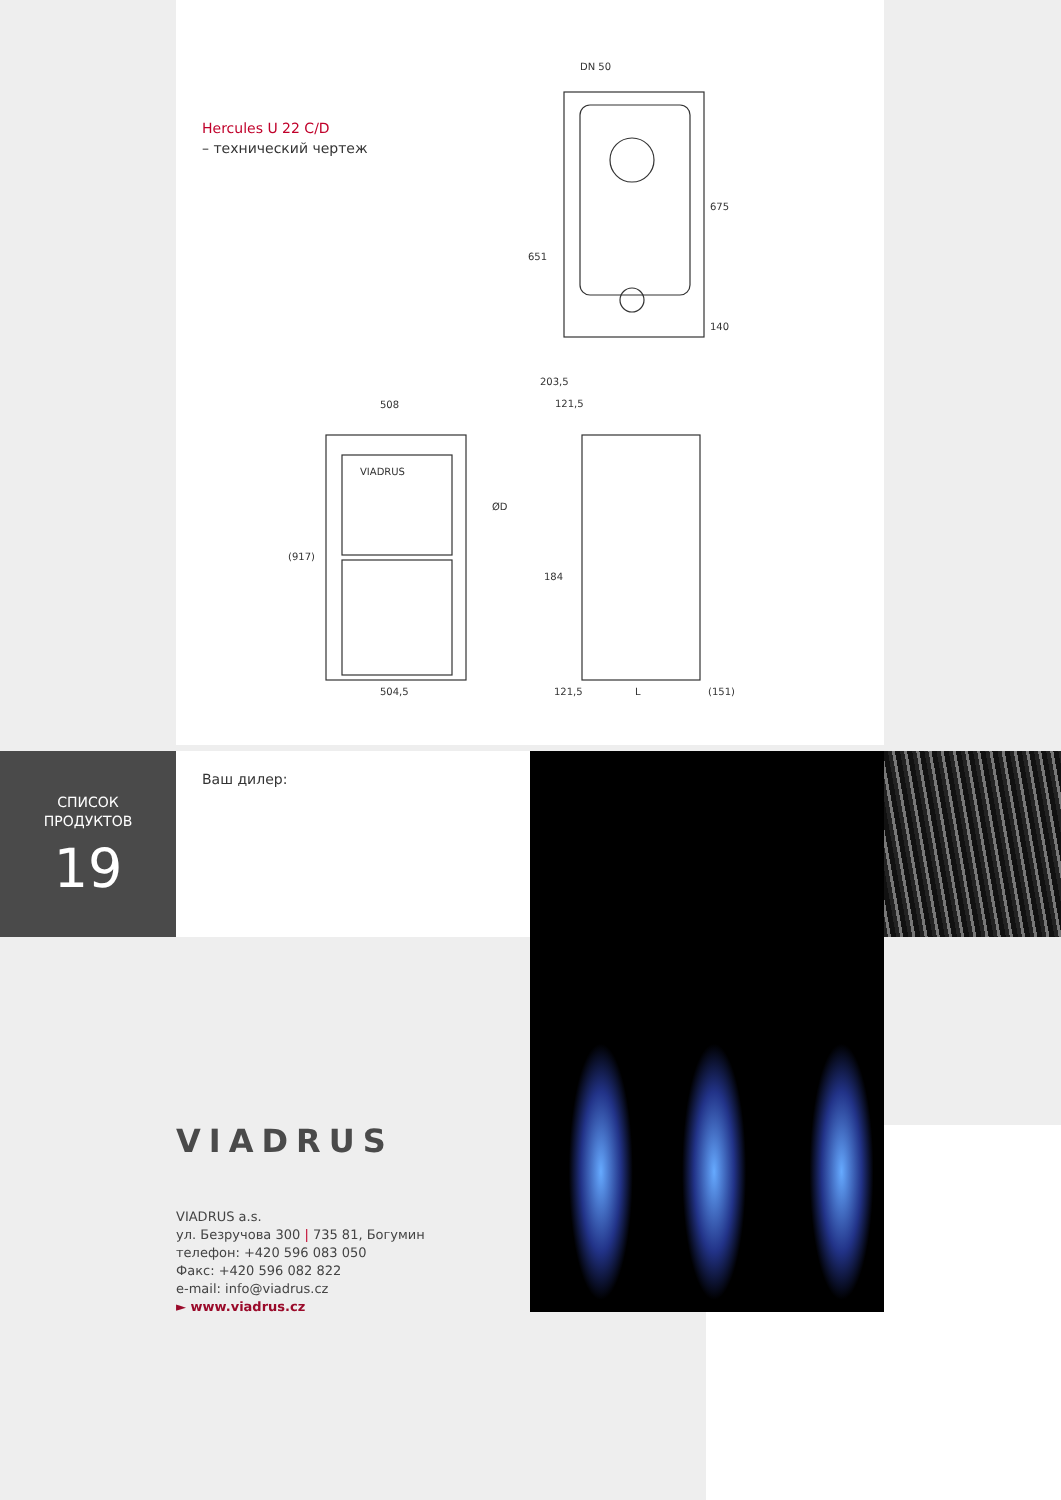Hercules U 22 C/D
– технический чертеж
DN 50
651
675
140
VIADRUS
508
504,5
(917)
203,5
121,5
ØD
184
121,5
L
(151)
СПИСОК
ПРОДУКТОВ
19
Ваш дилер:
VIADRUS
VIADRUS a.s.
ул. Безручова 300 | 735 81, Богумин
телефон: +420 596 083 050
Факс: +420 596 082 822
e-mail: info@viadrus.cz
► www.viadrus.cz